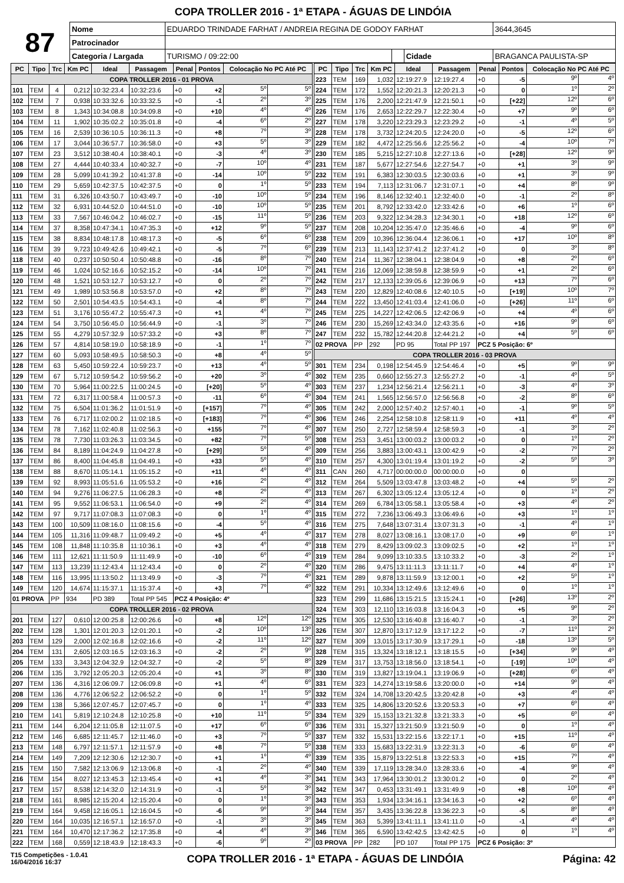COPA TROLLER 2016 - 1ª ETAPA - ÁGUAS DE LINDÓIA
87
| Nome | EDUARDO TRINDADE FARHAT / ANDREIA REGINA DE GODOY FARHAT | | | | 3644,3645 |
| Patrocinador | | | | | |
| Categoria / Largada | TURISMO / 09:22:00 | | Cidade | BRAGANCA PAULISTA-SP | |
| PC | Tipo | Trc | Km PC | Ideal | Passagem | Penal | Pontos | Colocação No PC Até PC | |
| --- | --- | --- | --- | --- | --- | --- | --- | --- | --- |
| COPA TROLLER 2016 - 01 PROVA | | | | | | | | | |
| 101 | TEM | 4 | 0,212 | 10:32:23.4 | 10:32:23.6 | +0 | +2 | 5º | 5º |
| 102 | TEM | 7 | 0,938 | 10:33:32.6 | 10:33:32.5 | +0 | -1 | 2º | 3º |
| 103 | TEM | 8 | 1,343 | 10:34:08.8 | 10:34:09.8 | +0 | +10 | 4º | 4º |
| 104 | TEM | 11 | 1,902 | 10:35:02.2 | 10:35:01.8 | +0 | -4 | 6º | 2º |
| 105 | TEM | 16 | 2,539 | 10:36:10.5 | 10:36:11.3 | +0 | +8 | 7º | 3º |
| 106 | TEM | 17 | 3,044 | 10:36:57.7 | 10:36:58.0 | +0 | +3 | 5º | 3º |
| 107 | TEM | 23 | 3,512 | 10:38:40.4 | 10:38:40.1 | +0 | -3 | 4º | 3º |
| 108 | TEM | 27 | 4,444 | 10:40:33.4 | 10:40:32.7 | +0 | -7 | 10º | 4º |
| 109 | TEM | 28 | 5,099 | 10:41:39.2 | 10:41:37.8 | +0 | -14 | 10º | 5º |
| 110 | TEM | 29 | 5,659 | 10:42:37.5 | 10:42:37.5 | +0 | 0 | 1º | 5º |
| 111 | TEM | 31 | 6,326 | 10:43:50.7 | 10:43:49.7 | +0 | -10 | 10º | 5º |
| 112 | TEM | 32 | 6,931 | 10:44:52.0 | 10:44:51.0 | +0 | -10 | 10º | 5º |
| 113 | TEM | 33 | 7,567 | 10:46:04.2 | 10:46:02.7 | +0 | -15 | 11º | 5º |
| 114 | TEM | 37 | 8,358 | 10:47:34.1 | 10:47:35.3 | +0 | +12 | 9º | 5º |
| 115 | TEM | 38 | 8,834 | 10:48:17.8 | 10:48:17.3 | +0 | -5 | 6º | 6º |
| 116 | TEM | 39 | 9,723 | 10:49:42.6 | 10:49:42.1 | +0 | -5 | 7º | 6º |
| 118 | TEM | 40 | 0,237 | 10:50:50.4 | 10:50:48.8 | +0 | -16 | 8º | 7º |
| 119 | TEM | 46 | 1,024 | 10:52:16.6 | 10:52:15.2 | +0 | -14 | 10º | 7º |
| 120 | TEM | 48 | 1,521 | 10:53:12.7 | 10:53:12.7 | +0 | 0 | 2º | 7º |
| 121 | TEM | 49 | 1,989 | 10:53:56.8 | 10:53:57.0 | +0 | +2 | 8º | 7º |
| 122 | TEM | 50 | 2,501 | 10:54:43.5 | 10:54:43.1 | +0 | -4 | 8º | 7º |
| 123 | TEM | 51 | 3,176 | 10:55:47.2 | 10:55:47.3 | +0 | +1 | 4º | 7º |
| 124 | TEM | 54 | 3,750 | 10:56:45.0 | 10:56:44.9 | +0 | -1 | 3º | 7º |
| 125 | TEM | 55 | 4,279 | 10:57:32.9 | 10:57:33.2 | +0 | +3 | 8º | 7º |
| 126 | TEM | 57 | 4,814 | 10:58:19.0 | 10:58:18.9 | +0 | -1 | 1º | 7º |
| 127 | TEM | 60 | 5,093 | 10:58:49.5 | 10:58:50.3 | +0 | +8 | 4º | 5º |
| 128 | TEM | 63 | 5,450 | 10:59:22.4 | 10:59:23.7 | +0 | +13 | 4º | 5º |
| 129 | TEM | 67 | 5,712 | 10:59:54.2 | 10:59:56.2 | +0 | +20 | 3º | 4º |
| 130 | TEM | 70 | 5,964 | 11:00:22.5 | 11:00:24.5 | +0 | [+20] | 5º | 4º |
| 131 | TEM | 72 | 6,317 | 11:00:58.4 | 11:00:57.3 | +0 | -11 | 6º | 4º |
| 132 | TEM | 75 | 6,504 | 11:01:36.2 | 11:01:51.9 | +0 | [+157] | 7º | 4º |
| 133 | TEM | 76 | 6,717 | 11:02:00.2 | 11:02:18.5 | +0 | [+183] | 7º | 4º |
| 134 | TEM | 78 | 7,162 | 11:02:40.8 | 11:02:56.3 | +0 | +155 | 7º | 4º |
| 135 | TEM | 78 | 7,730 | 11:03:26.3 | 11:03:34.5 | +0 | +82 | 7º | 5º |
| 136 | TEM | 84 | 8,189 | 11:04:24.9 | 11:04:27.8 | +0 | [+29] | 5º | 4º |
| 137 | TEM | 86 | 8,400 | 11:04:45.8 | 11:04:49.1 | +0 | +33 | 5º | 4º |
| 138 | TEM | 88 | 8,670 | 11:05:14.1 | 11:05:15.2 | +0 | +11 | 4º | 4º |
| 139 | TEM | 92 | 8,993 | 11:05:51.6 | 11:05:53.2 | +0 | +16 | 2º | 4º |
| 140 | TEM | 94 | 9,276 | 11:06:27.5 | 11:06:28.3 | +0 | +8 | 2º | 4º |
| 141 | TEM | 95 | 9,552 | 11:06:53.1 | 11:06:54.0 | +0 | +9 | 2º | 4º |
| 142 | TEM | 97 | 9,717 | 11:07:08.3 | 11:07:08.3 | +0 | 0 | 1º | 4º |
| 143 | TEM | 100 | 10,509 | 11:08:16.0 | 11:08:15.6 | +0 | -4 | 5º | 4º |
| 144 | TEM | 105 | 11,316 | 11:09:48.7 | 11:09:49.2 | +0 | +5 | 4º | 4º |
| 145 | TEM | 108 | 11,848 | 11:10:35.8 | 11:10:36.1 | +0 | +3 | 4º | 4º |
| 146 | TEM | 111 | 12,621 | 11:11:50.9 | 11:11:49.9 | +0 | -10 | 6º | 4º |
| 147 | TEM | 113 | 13,239 | 11:12:43.4 | 11:12:43.4 | +0 | 0 | 2º | 4º |
| 148 | TEM | 116 | 13,995 | 11:13:50.2 | 11:13:49.9 | +0 | -3 | 7º | 4º |
| 149 | TEM | 120 | 14,674 | 11:15:37.1 | 11:15:37.4 | +0 | +3 | 7º | 4º |
| 01 PROVA | | PP | 934 | PD 389 | Total PP 545 | PCZ 4 Posição: 4º | | | |
| COPA TROLLER 2016 - 02 PROVA | | | | | | | | | |
| 201 | TEM | 127 | 0,610 | 12:00:25.8 | 12:00:26.6 | +0 | +8 | 12º | 12º |
| 202 | TEM | 128 | 1,301 | 12:01:20.3 | 12:01:20.1 | +0 | -2 | 10º | 13º |
| 203 | TEM | 129 | 2,000 | 12:02:16.8 | 12:02:16.6 | +0 | -2 | 11º | 12º |
| 204 | TEM | 131 | 2,605 | 12:03:16.5 | 12:03:16.3 | +0 | -2 | 2º | 9º |
| 205 | TEM | 133 | 3,343 | 12:04:32.9 | 12:04:32.7 | +0 | -2 | 5º | 8º |
| 206 | TEM | 135 | 3,792 | 12:05:20.3 | 12:05:20.4 | +0 | +1 | 3º | 8º |
| 207 | TEM | 136 | 4,316 | 12:06:09.7 | 12:06:09.8 | +0 | +1 | 4º | 6º |
| 208 | TEM | 136 | 4,776 | 12:06:52.2 | 12:06:52.2 | +0 | 0 | 1º | 5º |
| 209 | TEM | 138 | 5,366 | 12:07:45.7 | 12:07:45.7 | +0 | 0 | 1º | 4º |
| 210 | TEM | 141 | 5,819 | 12:10:24.8 | 12:10:25.8 | +0 | +10 | 11º | 5º |
| 211 | TEM | 144 | 6,204 | 12:11:05.8 | 12:11:07.5 | +0 | +17 | 6º | 6º |
| 212 | TEM | 146 | 6,685 | 12:11:45.7 | 12:11:46.0 | +0 | +3 | 7º | 5º |
| 213 | TEM | 148 | 6,797 | 12:11:57.1 | 12:11:57.9 | +0 | +8 | 7º | 5º |
| 214 | TEM | 149 | 7,209 | 12:12:30.6 | 12:12:30.7 | +0 | +1 | 1º | 4º |
| 215 | TEM | 150 | 7,582 | 12:13:06.9 | 12:13:06.8 | +0 | -1 | 2º | 4º |
| 216 | TEM | 154 | 8,027 | 12:13:45.3 | 12:13:45.4 | +0 | +1 | 4º | 3º |
| 217 | TEM | 157 | 8,538 | 12:14:32.0 | 12:14:31.9 | +0 | -1 | 5º | 3º |
| 218 | TEM | 161 | 8,985 | 12:15:20.4 | 12:15:20.4 | +0 | 0 | 1º | 3º |
| 219 | TEM | 164 | 9,458 | 12:16:05.1 | 12:16:04.5 | +0 | -6 | 9º | 3º |
| 220 | TEM | 164 | 10,035 | 12:16:57.1 | 12:16:57.0 | +0 | -1 | 3º | 3º |
| 221 | TEM | 164 | 10,470 | 12:17:36.2 | 12:17:35.8 | +0 | -4 | 4º | 3º |
| 222 | TEM | 168 | 0,559 | 12:18:43.9 | 12:18:43.3 | +0 | -6 | 9º | 2º |
| PC | Tipo | Trc | Km PC | Ideal | Passagem | Penal | Pontos | Colocação No PC Até PC | |
| --- | --- | --- | --- | --- | --- | --- | --- | --- | --- |
| 223 | TEM | 169 | 1,032 | 12:19:27.9 | 12:19:27.4 | +0 | -5 | 9º | 4º |
| 224 | TEM | 172 | 1,552 | 12:20:21.3 | 12:20:21.3 | +0 | 0 | 1º | 2º |
| 225 | TEM | 176 | 2,200 | 12:21:47.9 | 12:21:50.1 | +0 | [+22] | 12º | 6º |
| 226 | TEM | 176 | 2,653 | 12:22:29.7 | 12:22:30.4 | +0 | +7 | 9º | 6º |
| 227 | TEM | 178 | 3,220 | 12:23:29.3 | 12:23:29.2 | +0 | -1 | 4º | 5º |
| 228 | TEM | 178 | 3,732 | 12:24:20.5 | 12:24:20.0 | +0 | -5 | 12º | 6º |
| 229 | TEM | 182 | 4,472 | 12:25:56.6 | 12:25:56.2 | +0 | -4 | 10º | 7º |
| 230 | TEM | 185 | 5,215 | 12:27:10.8 | 12:27:13.6 | +0 | [+28] | 12º | 9º |
| 231 | TEM | 187 | 5,677 | 12:27:54.6 | 12:27:54.7 | +0 | +1 | 3º | 9º |
| 232 | TEM | 191 | 6,383 | 12:30:03.5 | 12:30:03.6 | +0 | +1 | 3º | 9º |
| 233 | TEM | 194 | 7,113 | 12:31:06.7 | 12:31:07.1 | +0 | +4 | 8º | 9º |
| 234 | TEM | 196 | 8,146 | 12:32:40.1 | 12:32:40.0 | +0 | -1 | 2º | 8º |
| 235 | TEM | 201 | 8,792 | 12:33:42.0 | 12:33:42.6 | +0 | +6 | 1º | 6º |
| 236 | TEM | 203 | 9,322 | 12:34:28.3 | 12:34:30.1 | +0 | +18 | 12º | 6º |
| 237 | TEM | 208 | 10,204 | 12:35:47.0 | 12:35:46.6 | +0 | -4 | 9º | 6º |
| 238 | TEM | 209 | 10,396 | 12:36:04.4 | 12:36:06.1 | +0 | +17 | 10º | 8º |
| 239 | TEM | 213 | 11,143 | 12:37:41.2 | 12:37:41.2 | +0 | 0 | 3º | 8º |
| 240 | TEM | 214 | 11,367 | 12:38:04.1 | 12:38:04.9 | +0 | +8 | 2º | 6º |
| 241 | TEM | 216 | 12,069 | 12:38:59.8 | 12:38:59.9 | +0 | +1 | 2º | 6º |
| 242 | TEM | 217 | 12,133 | 12:39:05.6 | 12:39:06.9 | +0 | +13 | 7º | 6º |
| 243 | TEM | 220 | 12,829 | 12:40:08.6 | 12:40:10.5 | +0 | [+19] | 10º | 7º |
| 244 | TEM | 222 | 13,450 | 12:41:03.4 | 12:41:06.0 | +0 | [+26] | 11º | 6º |
| 245 | TEM | 225 | 14,227 | 12:42:06.5 | 12:42:06.9 | +0 | +4 | 4º | 6º |
| 246 | TEM | 230 | 15,269 | 12:43:34.0 | 12:43:35.6 | +0 | +16 | 9º | 6º |
| 247 | TEM | 232 | 15,782 | 12:44:20.8 | 12:44:21.2 | +0 | +4 | 5º | 6º |
| 02 PROVA | | PP | 292 | PD 95 | Total PP 197 | PCZ 5 Posição: 6º | | | |
| COPA TROLLER 2016 - 03 PROVA | | | | | | | | | |
| 301 | TEM | 234 | 0,198 | 12:54:45.9 | 12:54:46.4 | +0 | +5 | 9º | 9º |
| 302 | TEM | 235 | 0,660 | 12:55:27.3 | 12:55:27.2 | +0 | -1 | 4º | 5º |
| 303 | TEM | 237 | 1,234 | 12:56:21.4 | 12:56:21.1 | +0 | -3 | 4º | 3º |
| 304 | TEM | 241 | 1,565 | 12:56:57.0 | 12:56:56.8 | +0 | -2 | 8º | 6º |
| 305 | TEM | 242 | 2,000 | 12:57:40.2 | 12:57:40.1 | +0 | -1 | 9º | 5º |
| 306 | TEM | 246 | 2,254 | 12:58:10.8 | 12:58:11.9 | +0 | +11 | 4º | 4º |
| 307 | TEM | 250 | 2,727 | 12:58:59.4 | 12:58:59.3 | +0 | -1 | 3º | 2º |
| 308 | TEM | 253 | 3,451 | 13:00:03.2 | 13:00:03.2 | +0 | 0 | 1º | 2º |
| 309 | TEM | 256 | 3,883 | 13:00:43.1 | 13:00:42.9 | +0 | -2 | 7º | 2º |
| 310 | TEM | 257 | 4,300 | 13:01:19.4 | 13:01:19.2 | +0 | -2 | 5º | 3º |
| 311 | CAN | 260 | 4,717 | 00:00:00.0 | 00:00:00.0 | +0 | 0 | | |
| 312 | TEM | 264 | 5,509 | 13:03:47.8 | 13:03:48.2 | +0 | +4 | 5º | 2º |
| 313 | TEM | 267 | 6,302 | 13:05:12.4 | 13:05:12.4 | +0 | 0 | 1º | 2º |
| 314 | TEM | 269 | 6,784 | 13:05:58.1 | 13:05:58.4 | +0 | +3 | 4º | 2º |
| 315 | TEM | 272 | 7,236 | 13:06:49.3 | 13:06:49.6 | +0 | +3 | 1º | 1º |
| 316 | TEM | 275 | 7,648 | 13:07:31.4 | 13:07:31.3 | +0 | -1 | 4º | 1º |
| 317 | TEM | 278 | 8,027 | 13:08:16.1 | 13:08:17.0 | +0 | +9 | 6º | 1º |
| 318 | TEM | 279 | 8,429 | 13:09:02.3 | 13:09:02.5 | +0 | +2 | 1º | 1º |
| 319 | TEM | 284 | 9,099 | 13:10:33.5 | 13:10:33.2 | +0 | -3 | 2º | 1º |
| 320 | TEM | 286 | 9,475 | 13:11:11.3 | 13:11:11.7 | +0 | +4 | 4º | 1º |
| 321 | TEM | 289 | 9,878 | 13:11:59.9 | 13:12:00.1 | +0 | +2 | 5º | 1º |
| 322 | TEM | 291 | 10,334 | 13:12:49.6 | 13:12:49.6 | +0 | 0 | 1º | 1º |
| 323 | TEM | 299 | 11,686 | 13:15:21.5 | 13:15:24.1 | +0 | [+26] | 13º | 2º |
| 324 | TEM | 303 | 12,110 | 13:16:03.8 | 13:16:04.3 | +0 | +5 | 9º | 2º |
| 325 | TEM | 305 | 12,530 | 13:16:40.8 | 13:16:40.7 | +0 | -1 | 3º | 2º |
| 326 | TEM | 307 | 12,870 | 13:17:12.9 | 13:17:12.2 | +0 | -7 | 11º | 2º |
| 327 | TEM | 309 | 13,015 | 13:17:30.9 | 13:17:29.1 | +0 | -18 | 13º | 5º |
| 328 | TEM | 315 | 13,324 | 13:18:12.1 | 13:18:15.5 | +0 | [+34] | 9º | 4º |
| 329 | TEM | 317 | 13,753 | 13:18:56.0 | 13:18:54.1 | +0 | [-19] | 10º | 4º |
| 330 | TEM | 319 | 13,827 | 13:19:04.1 | 13:19:06.9 | +0 | [+28] | 6º | 4º |
| 331 | TEM | 323 | 14,274 | 13:19:58.6 | 13:20:00.0 | +0 | +14 | 9º | 4º |
| 332 | TEM | 324 | 14,708 | 13:20:42.5 | 13:20:42.8 | +0 | +3 | 4º | 4º |
| 333 | TEM | 325 | 14,806 | 13:20:52.6 | 13:20:53.3 | +0 | +7 | 6º | 4º |
| 334 | TEM | 329 | 15,153 | 13:21:32.8 | 13:21:33.3 | +0 | +5 | 6º | 4º |
| 336 | TEM | 331 | 15,327 | 13:21:50.9 | 13:21:50.9 | +0 | 0 | 1º | 4º |
| 337 | TEM | 332 | 15,531 | 13:22:15.6 | 13:22:17.1 | +0 | +15 | 11º | 4º |
| 338 | TEM | 333 | 15,683 | 13:22:31.9 | 13:22:31.3 | +0 | -6 | 6º | 4º |
| 339 | TEM | 335 | 15,879 | 13:22:51.8 | 13:22:53.3 | +0 | +15 | 7º | 4º |
| 340 | TEM | 339 | 17,119 | 13:28:34.0 | 13:28:33.6 | +0 | -4 | 9º | 4º |
| 341 | TEM | 343 | 17,964 | 13:30:01.2 | 13:30:01.2 | +0 | 0 | 2º | 4º |
| 342 | TEM | 347 | 0,453 | 13:31:49.1 | 13:31:49.9 | +0 | +8 | 10º | 4º |
| 343 | TEM | 353 | 1,934 | 13:34:16.1 | 13:34:16.3 | +0 | +2 | 6º | 4º |
| 344 | TEM | 357 | 3,435 | 13:36:22.8 | 13:36:22.3 | +0 | -5 | 8º | 4º |
| 345 | TEM | 363 | 5,399 | 13:41:11.1 | 13:41:11.0 | +0 | -1 | 4º | 4º |
| 346 | TEM | 365 | 6,590 | 13:42:42.5 | 13:42:42.5 | +0 | 0 | 1º | 4º |
| 03 PROVA | | PP | 282 | PD 107 | Total PP 175 | PCZ 6 Posição: 3º | | | |
T15 Competições - 1.0.41
16/04/2016 16:37
COPA TROLLER 2016 - 1ª ETAPA - ÁGUAS DE LINDÓIA
Página: 42